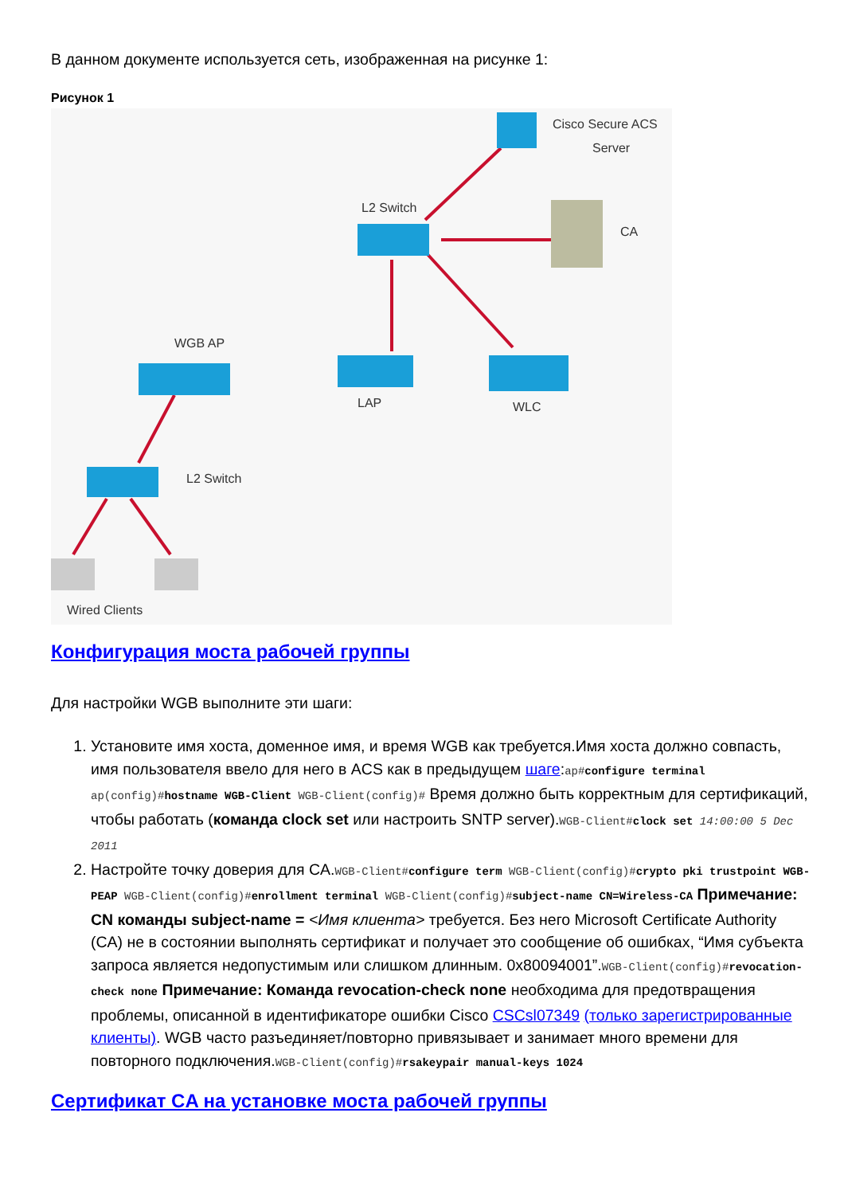В данном документе используется сеть, изображенная на рисунке 1:
Рисунок 1
Cisco Secure ACS
Server
L2 Switch
CA
WGB AP
LAP
WLC
L2 Switch
Wired Clients
Конфигурация моста рабочей группы
Для настройки WGB выполните эти шаги:
1. Установите имя хоста, доменное имя, и время WGB как требуется.Имя хоста должно совпасть, имя пользователя ввело для него в ACS как в предыдущем шаге:ap#configure terminal ap(config)#hostname WGB-Client WGB-Client(config)# Время должно быть корректным для сертификаций, чтобы работать (команда clock set или настроить SNTP server).WGB-Client#clock set 14:00:00 5 Dec 2011
2. Настройте точку доверия для CA.WGB-Client#configure term WGB-Client(config)#crypto pki trustpoint WGB-PEAP WGB-Client(config)#enrollment terminal WGB-Client(config)#subject-name CN=Wireless-CA Примечание: CN команды subject-name = <Имя клиента> требуется. Без него Microsoft Certificate Authority (CA) не в состоянии выполнять сертификат и получает это сообщение об ошибках, “Имя субъекта запроса является недопустимым или слишком длинным. 0x80094001”.WGB-Client(config)#revocation-check none Примечание: Команда revocation-check none необходима для предотвращения проблемы, описанной в идентификаторе ошибки Cisco CSCsl07349 (только зарегистрированные клиенты). WGB часто разъединяет/повторно привязывает и занимает много времени для повторного подключения.WGB-Client(config)#rsakeypair manual-keys 1024
Сертификат CA на установке моста рабочей группы